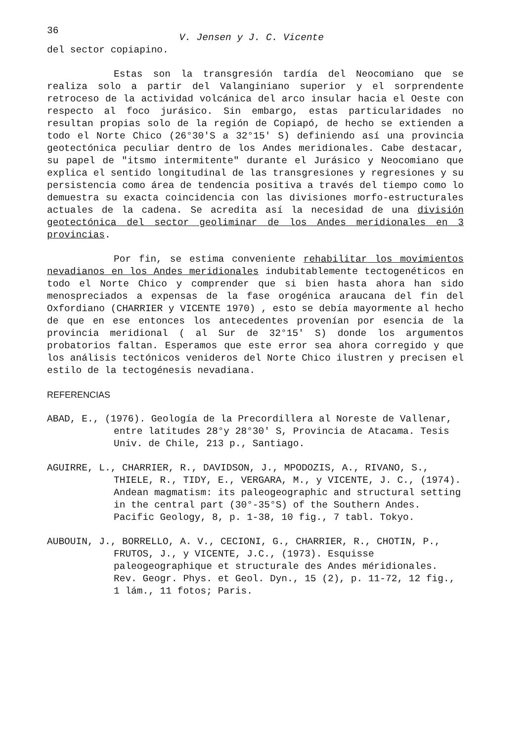36 V. Jensen y J. C. Vicente
del sector copiapino.
Estas son la transgresión tardía del Neocomiano que se realiza solo a partir del Valanginiano superior y el sorprendente retroceso de la actividad volcánica del arco insular hacia el Oeste con respecto al foco jurásico. Sin embargo, estas particularidades no resultan propias solo de la región de Copiapó, de hecho se extienden a todo el Norte Chico (26°30'S a 32°15' S) definiendo así una provincia geotectónica peculiar dentro de los Andes meridionales. Cabe destacar, su papel de "itsmo intermitente" durante el Jurásico y Neocomiano que explica el sentido longitudinal de las transgresiones y regresiones y su persistencia como área de tendencia positiva a través del tiempo como lo demuestra su exacta coincidencia con las divisiones morfo-estructurales actuales de la cadena. Se acredita así la necesidad de una división geotectónica del sector geoliminar de los Andes meridionales en 3 provincias.
Por fin, se estima conveniente rehabilitar los movimientos nevadianos en los Andes meridionales indubitablemente tectogenéticos en todo el Norte Chico y comprender que si bien hasta ahora han sido menospreciados a expensas de la fase orogénica araucana del fin del Oxfordiano (CHARRIER y VICENTE 1970) , esto se debía mayormente al hecho de que en ese entonces los antecedentes provenían por esencia de la provincia meridional ( al Sur de 32°15' S) donde los argumentos probatorios faltan. Esperamos que este error sea ahora corregido y que los análisis tectónicos venideros del Norte Chico ilustren y precisen el estilo de la tectogénesis nevadiana.
REFERENCIAS
ABAD, E., (1976). Geología de la Precordillera al Noreste de Vallenar, entre latitudes 28°y 28°30' S, Provincia de Atacama. Tesis Univ. de Chile, 213 p., Santiago.
AGUIRRE, L., CHARRIER, R., DAVIDSON, J., MPODOZIS, A., RIVANO, S., THIELE, R., TIDY, E., VERGARA, M., y VICENTE, J. C., (1974). Andean magmatism: its paleogeographic and structural setting in the central part (30°-35°S) of the Southern Andes. Pacific Geology, 8, p. 1-38, 10 fig., 7 tabl. Tokyo.
AUBOUIN, J., BORRELLO, A. V., CECIONI, G., CHARRIER, R., CHOTIN, P., FRUTOS, J., y VICENTE, J.C., (1973). Esquisse paleogeographique et structurale des Andes méridionales. Rev. Geogr. Phys. et Geol. Dyn., 15 (2), p. 11-72, 12 fig., 1 lám., 11 fotos; Paris.